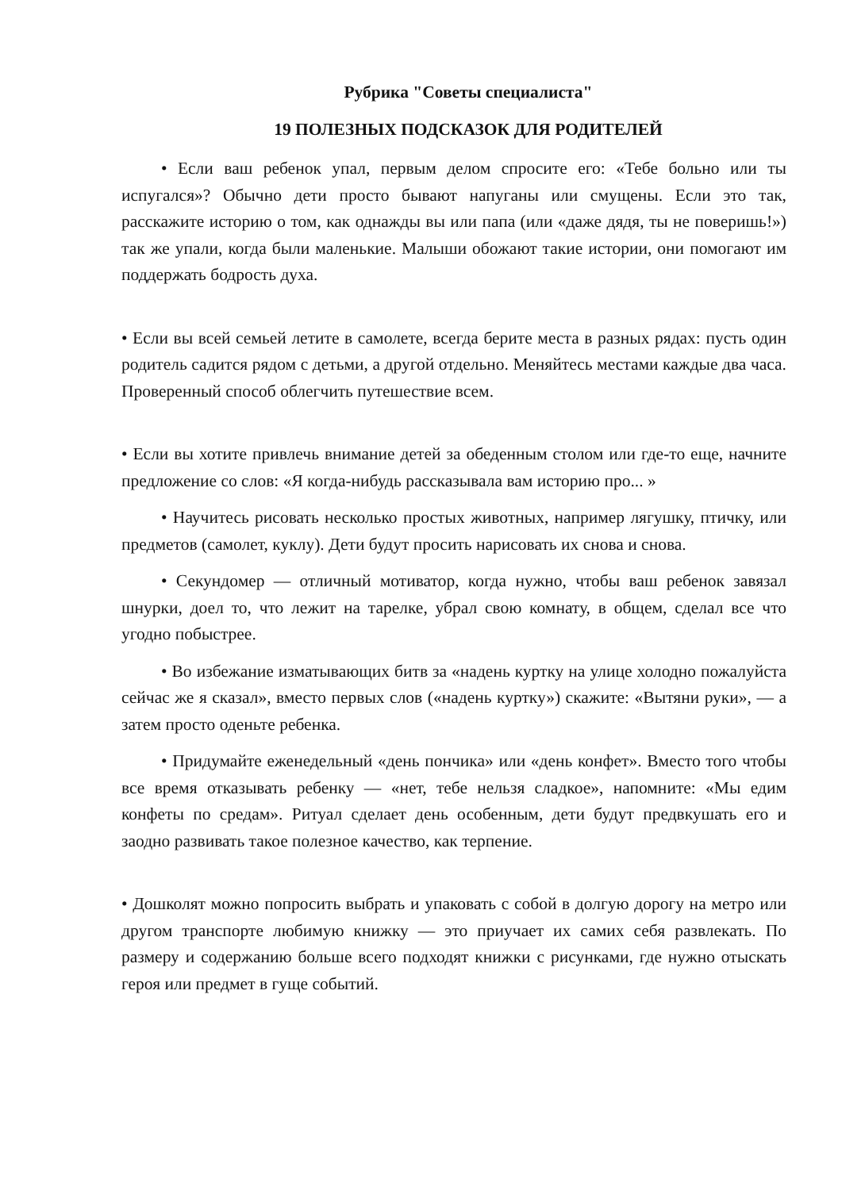Рубрика "Советы специалиста"
19 ПОЛЕЗНЫХ ПОДСКАЗОК ДЛЯ РОДИТЕЛЕЙ
• Если ваш ребенок упал, первым делом спросите его: «Тебе больно или ты испугался»? Обычно дети просто бывают напуганы или смущены. Если это так, расскажите историю о том, как однажды вы или папа (или «даже дядя, ты не поверишь!») так же упали, когда были маленькие. Малыши обожают такие истории, они помогают им поддержать бодрость духа.
• Если вы всей семьей летите в самолете, всегда берите места в разных рядах: пусть один родитель садится рядом с детьми, а другой отдельно. Меняйтесь местами каждые два часа. Проверенный способ облегчить путешествие всем.
• Если вы хотите привлечь внимание детей за обеденным столом или где-то еще, начните предложение со слов: «Я когда-нибудь рассказывала вам историю про... »
• Научитесь рисовать несколько простых животных, например лягушку, птичку, или предметов (самолет, куклу). Дети будут просить нарисовать их снова и снова.
• Секундомер — отличный мотиватор, когда нужно, чтобы ваш ребенок завязал шнурки, доел то, что лежит на тарелке, убрал свою комнату, в общем, сделал все что угодно побыстрее.
• Во избежание изматывающих битв за «надень куртку на улице холодно пожалуйста сейчас же я сказал», вместо первых слов («надень куртку») скажите: «Вытяни руки», — а затем просто оденьте ребенка.
• Придумайте еженедельный «день пончика» или «день конфет». Вместо того чтобы все время отказывать ребенку — «нет, тебе нельзя сладкое», напомните: «Мы едим конфеты по средам». Ритуал сделает день особенным, дети будут предвкушать его и заодно развивать такое полезное качество, как терпение.
• Дошколят можно попросить выбрать и упаковать с собой в долгую дорогу на метро или другом транспорте любимую книжку — это приучает их самих себя развлекать. По размеру и содержанию больше всего подходят книжки с рисунками, где нужно отыскать героя или предмет в гуще событий.